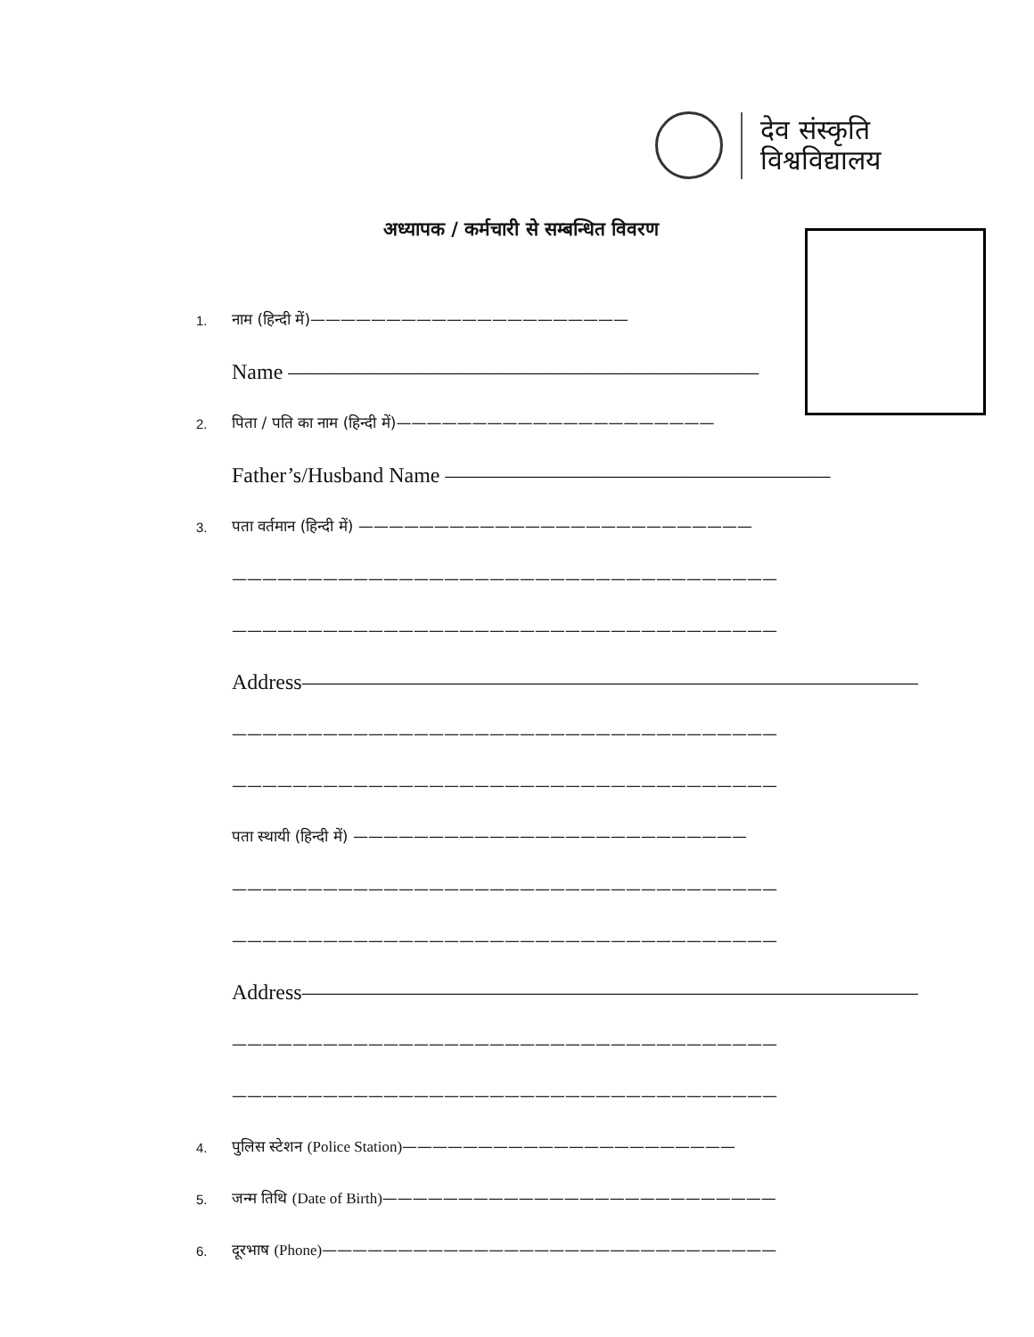देव संस्कृति
विश्वविद्यालय
अध्यापक / कर्मचारी से सम्बन्धित विवरण
1. नाम (हिन्दी में)—————————————————————
Name ——————————————————————
2. पिता / पति का नाम (हिन्दी में)—————————————————————
Father’s/Husband Name ——————————————————
3. पता वर्तमान (हिन्दी में) ——————————————————————————
————————————————————————————————————
————————————————————————————————————
Address——————————————————————————————
————————————————————————————————————
————————————————————————————————————
पता स्थायी (हिन्दी में) ——————————————————————————
————————————————————————————————————
————————————————————————————————————
Address——————————————————————————————
————————————————————————————————————
————————————————————————————————————
4. पुलिस स्टेशन (Police Station)——————————————————————
5. जन्म तिथि (Date of Birth)——————————————————————————
6. दूरभाष (Phone)——————————————————————————————